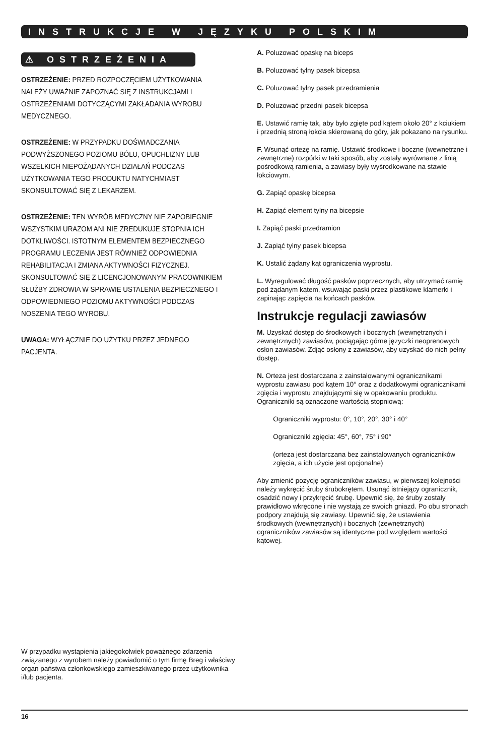INSTRUKCJE W JĘZYKU POLSKIM
⚠ OSTRZEŻENIA
OSTRZEŻENIE: PRZED ROZPOCZĘCIEM UŻYTKOWANIA NALEŻY UWAŻNIE ZAPOZNAĆ SIĘ Z INSTRUKCJAMI I OSTRZEŻENIAMI DOTYCZĄCYMI ZAKŁADANIA WYROBU MEDYCZNEGO.
OSTRZEŻENIE: W PRZYPADKU DOŚWIADCZANIA PODWYŻSZONEGO POZIOMU BÓLU, OPUCHLIZNY LUB WSZELKICH NIEPOŻĄDANYCH DZIAŁAŃ PODCZAS UŻYTKOWANIA TEGO PRODUKTU NATYCHMIAST SKONSULTOWAĆ SIĘ Z LEKARZEM.
OSTRZEŻENIE: TEN WYRÓB MEDYCZNY NIE ZAPOBIEGNIE WSZYSTKIM URAZOM ANI NIE ZREDUKUJE STOPNIA ICH DOTKLIWOŚCI. ISTOTNYM ELEMENTEM BEZPIECZNEGO PROGRAMU LECZENIA JEST RÓWNIEŻ ODPOWIEDNIA REHABILITACJA I ZMIANA AKTYWNOŚCI FIZYCZNEJ. SKONSULTOWAĆ SIĘ Z LICENCJONOWANYM PRACOWNIKIEM SŁUŻBY ZDROWIA W SPRAWIE USTALENIA BEZPIECZNEGO I ODPOWIEDNIEGO POZIOMU AKTYWNOŚCI PODCZAS NOSZENIA TEGO WYROBU.
UWAGA: WYŁĄCZNIE DO UŻYTKU PRZEZ JEDNEGO PACJENTA.
W przypadku wystąpienia jakiegokolwiek poważnego zdarzenia związanego z wyrobem należy powiadomić o tym firmę Breg i właściwy organ państwa członkowskiego zamieszkiwanego przez użytkownika i/lub pacjenta.
A. Poluzować opaskę na biceps
B. Poluzować tylny pasek bicepsa
C. Poluzować tylny pasek przedramienia
D. Poluzować przedni pasek bicepsa
E. Ustawić ramię tak, aby było zgięte pod kątem około 20° z kciukiem i przednią stroną łokcia skierowaną do góry, jak pokazano na rysunku.
F. Wsunąć ortezę na ramię. Ustawić środkowe i boczne (wewnętrzne i zewnętrzne) rozpórki w taki sposób, aby zostały wyrównane z linią pośrodkową ramienia, a zawiasy były wyśrodkowane na stawie łokciowym.
G. Zapiąć opaskę bicepsa
H. Zapiąć element tylny na bicepsie
I. Zapiąć paski przedramion
J. Zapiąć tylny pasek bicepsa
K. Ustalić żądany kąt ograniczenia wyprostu.
L. Wyregulować długość pasków poprzecznych, aby utrzymać ramię pod żądanym kątem, wsuwając paski przez plastikowe klamerki i zapinając zapięcia na końcach pasków.
Instrukcje regulacji zawiasów
M. Uzyskać dostęp do środkowych i bocznych (wewnętrznych i zewnętrznych) zawiasów, pociągając górne języczki neoprenowych osłon zawiasów. Zdjąć osłony z zawiasów, aby uzyskać do nich pełny dostęp.
N. Orteza jest dostarczana z zainstalowanymi ogranicznikami wyprostu zawiasu pod kątem 10° oraz z dodatkowymi ogranicznikami zgięcia i wyprostu znajdującymi się w opakowaniu produktu. Ograniczniki są oznaczone wartością stopniową:
Ograniczniki wyprostu: 0°, 10°, 20°, 30° i 40°
Ograniczniki zgięcia: 45°, 60°, 75° i 90°
(orteza jest dostarczana bez zainstalowanych ograniczników zgięcia, a ich użycie jest opcjonalne)
Aby zmienić pozycję ograniczników zawiasu, w pierwszej kolejności należy wykręcić śruby śrubokrętem. Usunąć istniejący ogranicznik, osadzić nowy i przykręcić śrubę. Upewnić się, że śruby zostały prawidłowo wkręcone i nie wystają ze swoich gniazd. Po obu stronach podpory znajdują się zawiasy. Upewnić się, że ustawienia środkowych (wewnętrznych) i bocznych (zewnętrznych) ograniczników zawiasów są identyczne pod względem wartości kątowej.
16